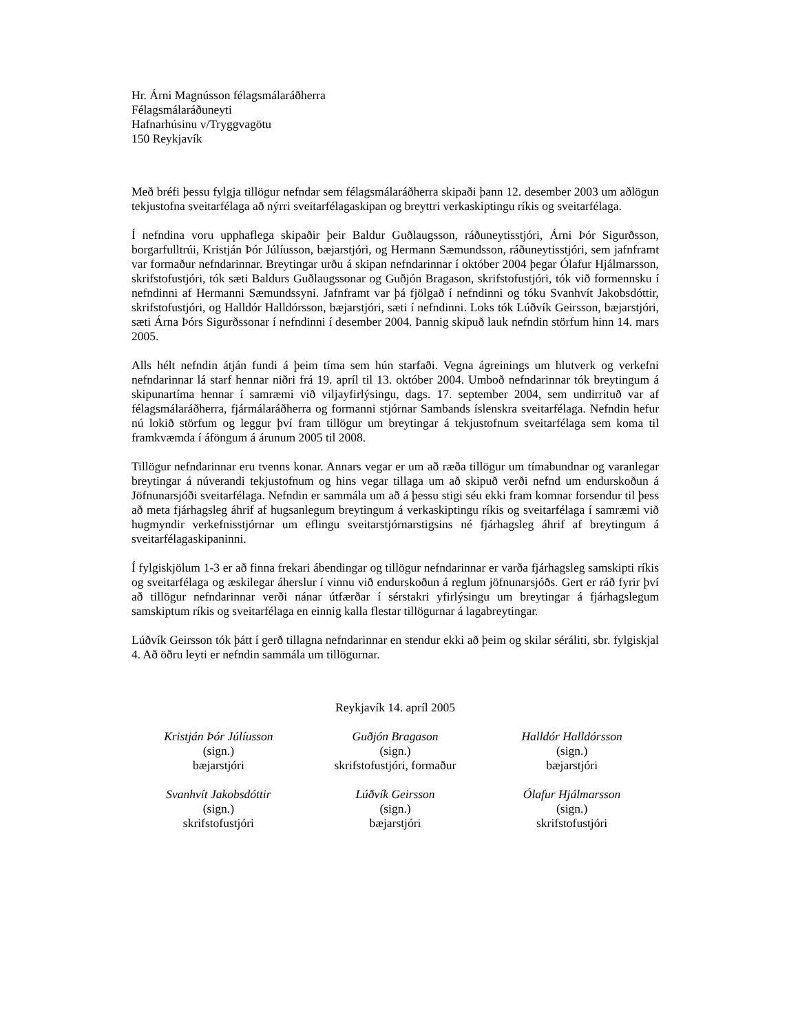Hr. Árni Magnússon félagsmálaráðherra
Félagsmálaráðuneyti
Hafnarhúsinu v/Tryggvagötu
150 Reykjavík
Með bréfi þessu fylgja tillögur nefndar sem félagsmálaráðherra skipaði þann 12. desember 2003 um aðlögun tekjustofna sveitarfélaga að nýrri sveitarfélagaskipan og breyttri verkaskiptingu ríkis og sveitarfélaga.
Í nefndina voru upphaflega skipaðir þeir Baldur Guðlaugsson, ráðuneytisstjóri, Árni Þór Sigurðsson, borgarfulltrúi, Kristján Þór Júlíusson, bæjarstjóri, og Hermann Sæmundsson, ráðuneytisstjóri, sem jafnframt var formaður nefndarinnar. Breytingar urðu á skipan nefndarinnar í október 2004 þegar Ólafur Hjálmarsson, skrifstofustjóri, tók sæti Baldurs Guðlaugssonar og Guðjón Bragason, skrifstofustjóri, tók við formennsku í nefndinni af Hermanni Sæmundssyni. Jafnframt var þá fjölgað í nefndinni og tóku Svanhvít Jakobsdóttir, skrifstofustjóri, og Halldór Halldórsson, bæjarstjóri, sæti í nefndinni. Loks tók Lúðvík Geirsson, bæjarstjóri, sæti Árna Þórs Sigurðssonar í nefndinni í desember 2004. Þannig skipuð lauk nefndin störfum hinn 14. mars 2005.
Alls hélt nefndin átján fundi á þeim tíma sem hún starfaði. Vegna ágreinings um hlutverk og verkefni nefndarinnar lá starf hennar niðri frá 19. apríl til 13. október 2004. Umboð nefndarinnar tók breytingum á skipunartíma hennar í samræmi við viljayfirlýsingu, dags. 17. september 2004, sem undirrituð var af félagsmálaráðherra, fjármálaráðherra og formanni stjórnar Sambands íslenskra sveitarfélaga. Nefndin hefur nú lokið störfum og leggur því fram tillögur um breytingar á tekjustofnum sveitarfélaga sem koma til framkvæmda í áföngum á árunum 2005 til 2008.
Tillögur nefndarinnar eru tvenns konar. Annars vegar er um að ræða tillögur um tímabundnar og varanlegar breytingar á núverandi tekjustofnum og hins vegar tillaga um að skipuð verði nefnd um endurskoðun á Jöfnunarsjóði sveitarfélaga. Nefndin er sammála um að á þessu stigi séu ekki fram komnar forsendur til þess að meta fjárhagsleg áhrif af hugsanlegum breytingum á verkaskiptingu ríkis og sveitarfélaga í samræmi við hugmyndir verkefnisstjórnar um eflingu sveitarstjórnarstigsins né fjárhagsleg áhrif af breytingum á sveitarfélagaskipaninni.
Í fylgiskjölum 1-3 er að finna frekari ábendingar og tillögur nefndarinnar er varða fjárhagsleg samskipti ríkis og sveitarfélaga og æskilegar áherslur í vinnu við endurskoðun á reglum jöfnunarsjóðs. Gert er ráð fyrir því að tillögur nefndarinnar verði nánar útfærðar í sérstakri yfirlýsingu um breytingar á fjárhagslegum samskiptum ríkis og sveitarfélaga en einnig kalla flestar tillögurnar á lagabreytingar.
Lúðvík Geirsson tók þátt í gerð tillagna nefndarinnar en stendur ekki að þeim og skilar séráliti, sbr. fylgiskjal 4. Að öðru leyti er nefndin sammála um tillögurnar.
Reykjavík 14. apríl 2005
Kristján Þór Júlíusson
(sign.)
bæjarstjóri
Guðjón Bragason
(sign.)
skrifstofustjóri, formaður
Halldór Halldórsson
(sign.)
bæjarstjóri
Svanhvít Jakobsdóttir
(sign.)
skrifstofustjóri
Lúðvík Geirsson
(sign.)
bæjarstjóri
Ólafur Hjálmarsson
(sign.)
skrifstofustjóri